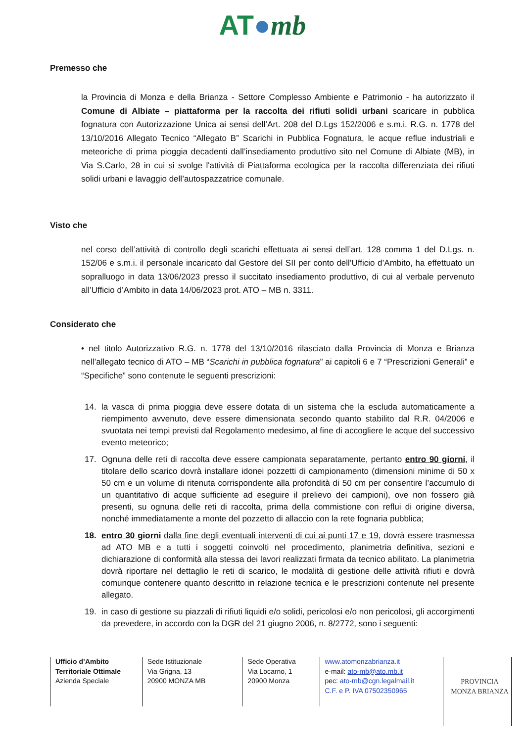AT●mb
Premesso che
la Provincia di Monza e della Brianza - Settore Complesso Ambiente e Patrimonio - ha autorizzato il Comune di Albiate – piattaforma per la raccolta dei rifiuti solidi urbani scaricare in pubblica fognatura con Autorizzazione Unica ai sensi dell’Art. 208 del D.Lgs 152/2006 e s.m.i. R.G. n. 1778 del 13/10/2016 Allegato Tecnico “Allegato B” Scarichi in Pubblica Fognatura, le acque reflue industriali e meteoriche di prima pioggia decadenti dall’insediamento produttivo sito nel Comune di Albiate (MB), in Via S.Carlo, 28 in cui si svolge l'attività di Piattaforma ecologica per la raccolta differenziata dei rifiuti solidi urbani e lavaggio dell’autospazzatrice comunale.
Visto che
nel corso dell’attività di controllo degli scarichi effettuata ai sensi dell’art. 128 comma 1 del D.Lgs. n. 152/06 e s.m.i. il personale incaricato dal Gestore del SII per conto dell’Ufficio d’Ambito, ha effettuato un sopralluogo in data 13/06/2023 presso il succitato insediamento produttivo, di cui al verbale pervenuto all’Ufficio d’Ambito in data 14/06/2023 prot. ATO – MB n. 3311.
Considerato che
• nel titolo Autorizzativo R.G. n. 1778 del 13/10/2016 rilasciato dalla Provincia di Monza e Brianza nell’allegato tecnico di ATO – MB “Scarichi in pubblica fognatura” ai capitoli 6 e 7 “Prescrizioni Generali” e “Specifiche” sono contenute le seguenti prescrizioni:
14. la vasca di prima pioggia deve essere dotata di un sistema che la escluda automaticamente a riempimento avvenuto, deve essere dimensionata secondo quanto stabilito dal R.R. 04/2006 e svuotata nei tempi previsti dal Regolamento medesimo, al fine di accogliere le acque del successivo evento meteorico;
17. Ognuna delle reti di raccolta deve essere campionata separatamente, pertanto entro 90 giorni, il titolare dello scarico dovrà installare idonei pozzetti di campionamento (dimensioni minime di 50 x 50 cm e un volume di ritenuta corrispondente alla profondità di 50 cm per consentire l’accumulo di un quantitativo di acque sufficiente ad eseguire il prelievo dei campioni), ove non fossero già presenti, su ognuna delle reti di raccolta, prima della commistione con reflui di origine diversa, nonché immediatamente a monte del pozzetto di allaccio con la rete fognaria pubblica;
18. entro 30 giorni dalla fine degli eventuali interventi di cui ai punti 17 e 19, dovrà essere trasmessa ad ATO MB e a tutti i soggetti coinvolti nel procedimento, planimetria definitiva, sezioni e dichiarazione di conformità alla stessa dei lavori realizzati firmata da tecnico abilitato. La planimetria dovrà riportare nel dettaglio le reti di scarico, le modalità di gestione delle attività rifiuti e dovrà comunque contenere quanto descritto in relazione tecnica e le prescrizioni contenute nel presente allegato.
19. in caso di gestione su piazzali di rifiuti liquidi e/o solidi, pericolosi e/o non pericolosi, gli accorgimenti da prevedere, in accordo con la DGR del 21 giugno 2006, n. 8/2772, sono i seguenti:
Ufficio d’Ambito
Territoriale Ottimale
Azienda Speciale
Sede Istituzionale
Via Grigna, 13
20900 MONZA MB
Sede Operativa
Via Locarno, 1
20900 Monza
www.atomonzabrianza.it
e-mail: ato-mb@ato.mb.it
pec: ato-mb@cgn.legalmail.it
C.F. e P. IVA 07502350965
PROVINCIA
MONZA BRIANZA